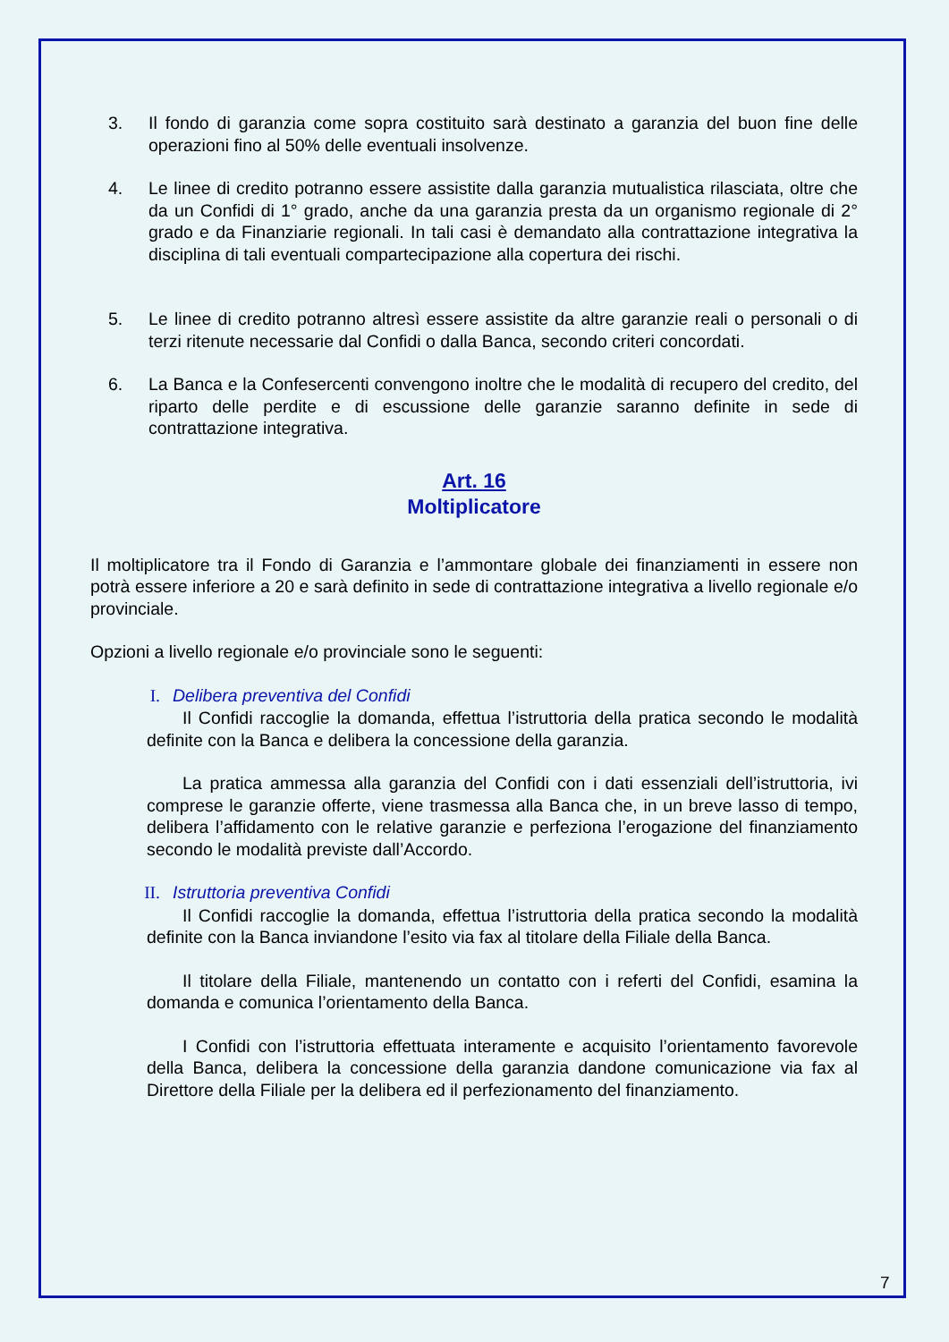3. Il fondo di garanzia come sopra costituito sarà destinato a garanzia del buon fine delle operazioni fino al 50% delle eventuali insolvenze.
4. Le linee di credito potranno essere assistite dalla garanzia mutualistica rilasciata, oltre che da un Confidi di 1° grado, anche da una garanzia presta da un organismo regionale di 2° grado e da Finanziarie regionali. In tali casi è demandato alla contrattazione integrativa la disciplina di tali eventuali compartecipazione alla copertura dei rischi.
5. Le linee di credito potranno altresì essere assistite da altre garanzie reali o personali o di terzi ritenute necessarie dal Confidi o dalla Banca, secondo criteri concordati.
6. La Banca e la Confesercenti convengono inoltre che le modalità di recupero del credito, del riparto delle perdite e di escussione delle garanzie saranno definite in sede di contrattazione integrativa.
Art. 16
Moltiplicatore
Il moltiplicatore tra il Fondo di Garanzia e l’ammontare globale dei finanziamenti in essere non potrà essere inferiore a 20 e sarà definito in sede di contrattazione integrativa a livello regionale e/o provinciale.
Opzioni a livello regionale e/o provinciale sono le seguenti:
I. Delibera preventiva del Confidi
Il Confidi raccoglie la domanda, effettua l’istruttoria della pratica secondo le modalità definite con la Banca e delibera la concessione della garanzia.
La pratica ammessa alla garanzia del Confidi con i dati essenziali dell’istruttoria, ivi comprese le garanzie offerte, viene trasmessa alla Banca che, in un breve lasso di tempo, delibera l’affidamento con le relative garanzie e perfeziona l’erogazione del finanziamento secondo le modalità previste dall’Accordo.
II. Istruttoria preventiva Confidi
Il Confidi raccoglie la domanda, effettua l’istruttoria della pratica secondo la modalità definite con la Banca inviandone l’esito via fax al titolare della Filiale della Banca.
Il titolare della Filiale, mantenendo un contatto con i referti del Confidi, esamina la domanda e comunica l’orientamento della Banca.
I Confidi con l’istruttoria effettuata interamente e acquisito l’orientamento favorevole della Banca, delibera la concessione della garanzia dandone comunicazione via fax al Direttore della Filiale per la delibera ed il perfezionamento del finanziamento.
7